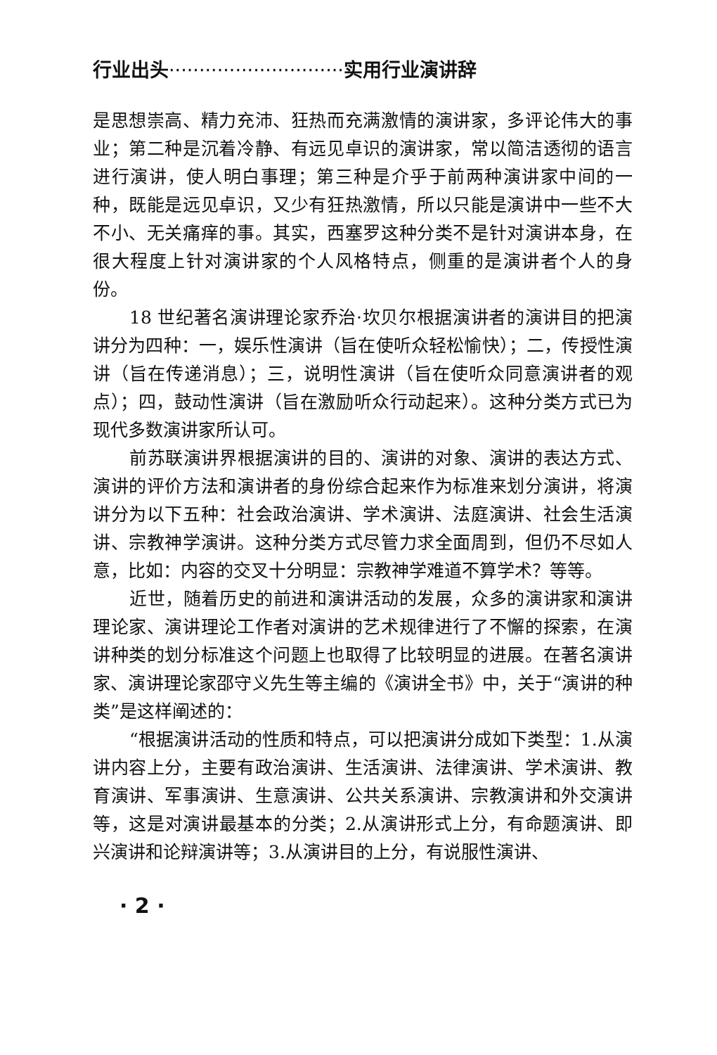行业出头·····························实用行业演讲辞
是思想崇高、精力充沛、狂热而充满激情的演讲家，多评论伟大的事业；第二种是沉着冷静、有远见卓识的演讲家，常以简洁透彻的语言进行演讲，使人明白事理；第三种是介乎于前两种演讲家中间的一种，既能是远见卓识，又少有狂热激情，所以只能是演讲中一些不大不小、无关痛痒的事。其实，西塞罗这种分类不是针对演讲本身，在很大程度上针对演讲家的个人风格特点，侧重的是演讲者个人的身份。
18 世纪著名演讲理论家乔治·坎贝尔根据演讲者的演讲目的把演讲分为四种：一，娱乐性演讲（旨在使听众轻松愉快）；二，传授性演讲（旨在传递消息）；三，说明性演讲（旨在使听众同意演讲者的观点）；四，鼓动性演讲（旨在激励听众行动起来）。这种分类方式已为现代多数演讲家所认可。
前苏联演讲界根据演讲的目的、演讲的对象、演讲的表达方式、演讲的评价方法和演讲者的身份综合起来作为标准来划分演讲，将演讲分为以下五种：社会政治演讲、学术演讲、法庭演讲、社会生活演讲、宗教神学演讲。这种分类方式尽管力求全面周到，但仍不尽如人意，比如：内容的交叉十分明显：宗教神学难道不算学术？等等。
近世，随着历史的前进和演讲活动的发展，众多的演讲家和演讲理论家、演讲理论工作者对演讲的艺术规律进行了不懈的探索，在演讲种类的划分标准这个问题上也取得了比较明显的进展。在著名演讲家、演讲理论家邵守义先生等主编的《演讲全书》中，关于“演讲的种类”是这样阐述的：
“根据演讲活动的性质和特点，可以把演讲分成如下类型：1.从演讲内容上分，主要有政治演讲、生活演讲、法律演讲、学术演讲、教育演讲、军事演讲、生意演讲、公共关系演讲、宗教演讲和外交演讲等，这是对演讲最基本的分类；2.从演讲形式上分，有命题演讲、即兴演讲和论辩演讲等；3.从演讲目的上分，有说服性演讲、
· 2 ·